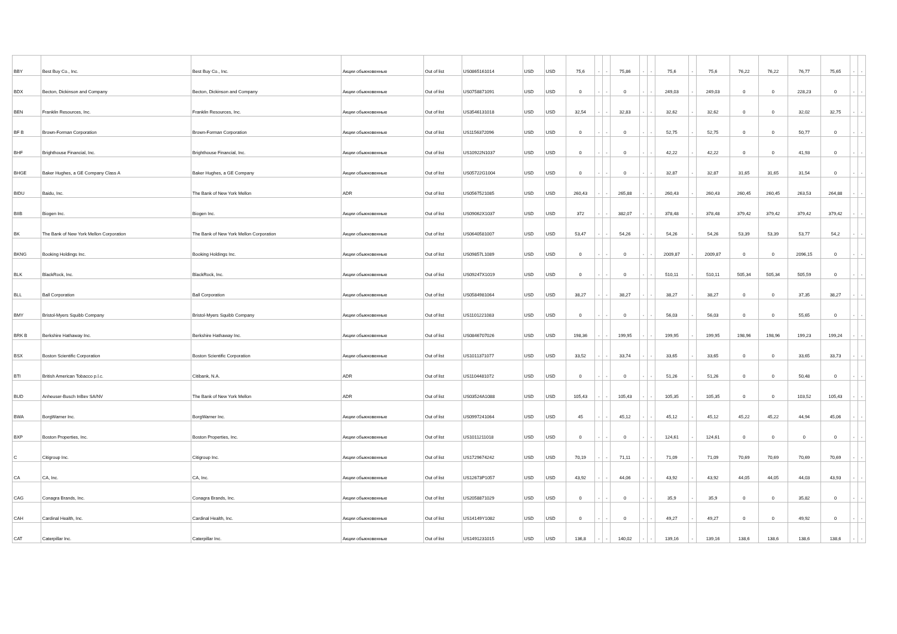| BBY | Best Buy Co., Inc. | Best Buy Co., Inc. | Акции обыкновенные | Out of list | US0865161014 | USD | USD | 75,6 | - | - | 75,86 | - | - | 75,6 | - | 75,6 | 76,22 | 76,22 | 76,77 | 75,65 | - | - |
| BDX | Becton, Dickinson and Company | Becton, Dickinson and Company | Акции обыкновенные | Out of list | US0758871091 | USD | USD | 0 | - | - | 0 | - | - | 249,03 | - | 249,03 | 0 | 0 | 228,23 | 0 | - | - |
| BEN | Franklin Resources, Inc. | Franklin Resources, Inc. | Акции обыкновенные | Out of list | US3546131018 | USD | USD | 32,54 | - | - | 32,83 | - | - | 32,62 | - | 32,62 | 0 | 0 | 32,02 | 32,75 | - | - |
| BF B | Brown-Forman Corporation | Brown-Forman Corporation | Акции обыкновенные | Out of list | US1156372096 | USD | USD | 0 | - | - | 0 | - | - | 52,75 | - | 52,75 | 0 | 0 | 50,77 | 0 | - | - |
| BHF | Brighthouse Financial, Inc. | Brighthouse Financial, Inc. | Акции обыкновенные | Out of list | US10922N1037 | USD | USD | 0 | - | - | 0 | - | - | 42,22 | - | 42,22 | 0 | 0 | 41,93 | 0 | - | - |
| BHGE | Baker Hughes, a GE Company Class A | Baker Hughes, a GE Company | Акции обыкновенные | Out of list | US05722G1004 | USD | USD | 0 | - | - | 0 | - | - | 32,87 | - | 32,87 | 31,65 | 31,65 | 31,54 | 0 | - | - |
| BIDU | Baidu, Inc. | The Bank of New York Mellon | ADR | Out of list | US0567521085 | USD | USD | 260,43 | - | - | 265,88 | - | - | 260,43 | - | 260,43 | 260,45 | 260,45 | 263,53 | 264,88 | - | - |
| BIIB | Biogen Inc. | Biogen Inc. | Акции обыкновенные | Out of list | US09062X1037 | USD | USD | 372 | - | - | 382,07 | - | - | 378,48 | - | 378,48 | 379,42 | 379,42 | 379,42 | 379,42 | - | - |
| BK | The Bank of New York Mellon Corporation | The Bank of New York Mellon Corporation | Акции обыкновенные | Out of list | US0640581007 | USD | USD | 53,47 | - | - | 54,26 | - | - | 54,26 | - | 54,26 | 53,39 | 53,39 | 53,77 | 54,2 | - | - |
| BKNG | Booking Holdings Inc. | Booking Holdings Inc. | Акции обыкновенные | Out of list | US09857L1089 | USD | USD | 0 | - | - | 0 | - | - | 2009,87 | - | 2009,87 | 0 | 0 | 2096,15 | 0 | - | - |
| BLK | BlackRock, Inc. | BlackRock, Inc. | Акции обыкновенные | Out of list | US09247X1019 | USD | USD | 0 | - | - | 0 | - | - | 510,11 | - | 510,11 | 505,34 | 505,34 | 505,59 | 0 | - | - |
| BLL | Ball Corporation | Ball Corporation | Акции обыкновенные | Out of list | US0584981064 | USD | USD | 38,27 | - | - | 38,27 | - | - | 38,27 | - | 38,27 | 0 | 0 | 37,35 | 38,27 | - | - |
| BMY | Bristol-Myers Squibb Company | Bristol-Myers Squibb Company | Акции обыкновенные | Out of list | US1101221083 | USD | USD | 0 | - | - | 0 | - | - | 56,03 | - | 56,03 | 0 | 0 | 55,65 | 0 | - | - |
| BRK B | Berkshire Hathaway Inc. | Berkshire Hathaway Inc. | Акции обыкновенные | Out of list | US0846707026 | USD | USD | 198,36 | - | - | 199,95 | - | - | 199,95 | - | 199,95 | 198,96 | 198,96 | 199,23 | 199,24 | - | - |
| BSX | Boston Scientific Corporation | Boston Scientific Corporation | Акции обыкновенные | Out of list | US1011371077 | USD | USD | 33,52 | - | - | 33,74 | - | - | 33,65 | - | 33,65 | 0 | 0 | 33,65 | 33,73 | - | - |
| BTI | British American Tobacco p.l.c. | Citibank, N.A. | ADR | Out of list | US1104481072 | USD | USD | 0 | - | - | 0 | - | - | 51,26 | - | 51,26 | 0 | 0 | 50,48 | 0 | - | - |
| BUD | Anheuser-Busch InBev SA/NV | The Bank of New York Mellon | ADR | Out of list | US03524A1088 | USD | USD | 105,43 | - | - | 105,43 | - | - | 105,35 | - | 105,35 | 0 | 0 | 103,52 | 105,43 | - | - |
| BWA | BorgWarner Inc. | BorgWarner Inc. | Акции обыкновенные | Out of list | US0997241064 | USD | USD | 45 | - | - | 45,12 | - | - | 45,12 | - | 45,12 | 45,22 | 45,22 | 44,94 | 45,06 | - | - |
| BXP | Boston Properties, Inc. | Boston Properties, Inc. | Акции обыкновенные | Out of list | US1011211018 | USD | USD | 0 | - | - | 0 | - | - | 124,61 | - | 124,61 | 0 | 0 | 0 | 0 | - | - |
| C | Citigroup Inc. | Citigroup Inc. | Акции обыкновенные | Out of list | US1729674242 | USD | USD | 70,19 | - | - | 71,11 | - | - | 71,09 | - | 71,09 | 70,69 | 70,69 | 70,69 | 70,69 | - | - |
| CA | CA, Inc. | CA, Inc. | Акции обыкновенные | Out of list | US12673P1057 | USD | USD | 43,92 | - | - | 44,06 | - | - | 43,92 | - | 43,92 | 44,05 | 44,05 | 44,03 | 43,93 | - | - |
| CAG | Conagra Brands, Inc. | Conagra Brands, Inc. | Акции обыкновенные | Out of list | US2058871029 | USD | USD | 0 | - | - | 0 | - | - | 35,9 | - | 35,9 | 0 | 0 | 35,82 | 0 | - | - |
| CAH | Cardinal Health, Inc. | Cardinal Health, Inc. | Акции обыкновенные | Out of list | US14149Y1082 | USD | USD | 0 | - | - | 0 | - | - | 49,27 | - | 49,27 | 0 | 0 | 49,92 | 0 | - | - |
| CAT | Caterpillar Inc. | Caterpillar Inc. | Акции обыкновенные | Out of list | US1491231015 | USD | USD | 136,8 | - | - | 140,02 | - | - | 139,16 | - | 139,16 | 138,6 | 138,6 | 138,6 | 138,6 | - | - |